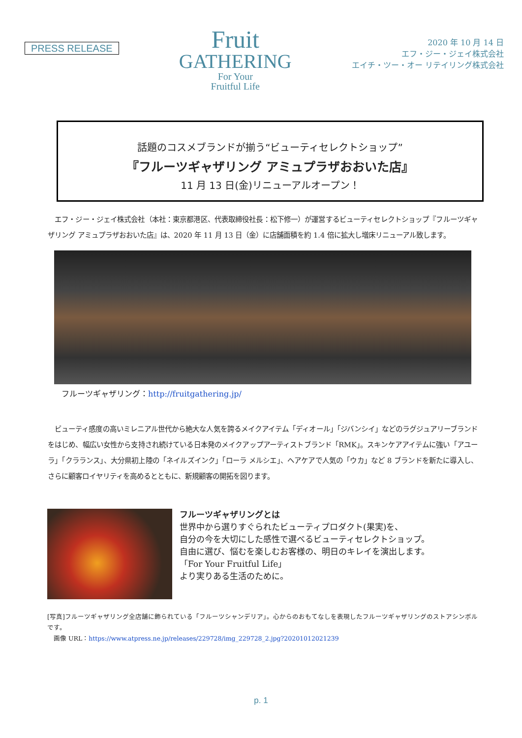PRESS RELEASE
Fruit
GATHERING
For Your
Fruitful Life
2020 年 10 月 14 日
エフ・ジー・ジェイ株式会社
エイチ・ツー・オー リテイリング株式会社
話題のコスメブランドが揃う“ビューティセレクトショップ”
『フルーツギャザリング アミュプラザおおいた店』
11 月 13 日(金)リニューアルオープン！
　エフ・ジー・ジェイ株式会社（本社：東京都港区、代表取締役社長：松下修一）が運営するビューティセレクトショップ『フルーツギャザリング アミュプラザおおいた店』は、2020 年 11 月 13 日（金）に店舗面積を約 1.4 倍に拡大し増床リニューアル致します。
フルーツギャザリング：http://fruitgathering.jp/
　ビューティ感度の高いミレニアル世代から絶大な人気を誇るメイクアイテム「ディオール」「ジバンシイ」などのラグジュアリーブランドをはじめ、幅広い女性から支持され続けている日本発のメイクアップアーティストブランド「RMK」。スキンケアアイテムに強い「アユーラ」「クラランス」、大分県初上陸の「ネイルズインク」「ローラ メルシエ」、ヘアケアで人気の「ウカ」など 8 ブランドを新たに導入し、さらに顧客ロイヤリティを高めるとともに、新規顧客の開拓を図ります。
フルーツギャザリングとは
世界中から選りすぐられたビューティプロダクト(果実)を、
自分の今を大切にした感性で選べるビューティセレクトショップ。
自由に選び、悩むを楽しむお客様の、明日のキレイを演出します。
「For Your Fruitful Life」
より実りある生活のために。
[写真]フルーツギャザリング全店舗に飾られている「フルーツシャンデリア」。心からのおもてなしを表現したフルーツギャザリングのストアシンボルです。
　画像 URL：https://www.atpress.ne.jp/releases/229728/img_229728_2.jpg?20201012021239
p. 1